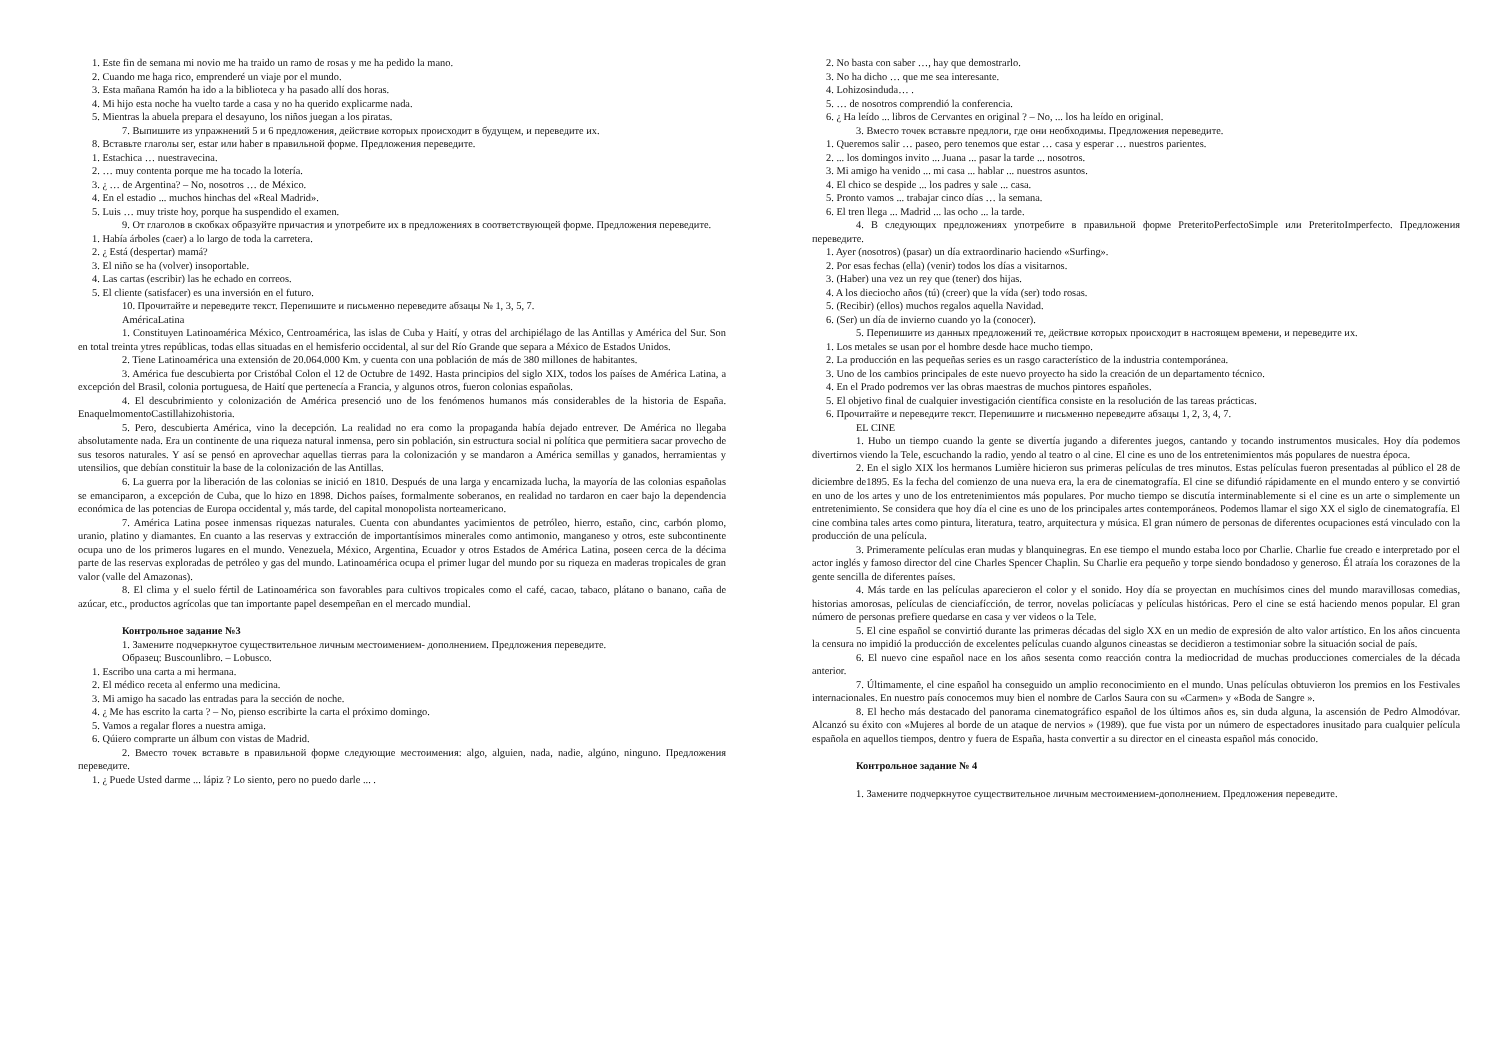1. Este fin de semana mi novio me ha traido un ramo de rosas y me ha pedido la mano.
2. Cuando me haga rico, emprenderé un viaje por el mundo.
3. Esta mañana Ramón ha ido a la biblioteca y ha pasado allí dos horas.
4. Mi hijo esta noche ha vuelto tarde a casa y no ha querido explicarme nada.
5. Mientras la abuela prepara el desayuno, los niños juegan a los piratas.
7. Выпишите из упражнений 5 и 6 предложения, действие которых происходит в будущем, и переведите их.
8. Вставьте глаголы ser, estar или haber в правильной форме. Предложения переведите.
1. Estachica … nuestravecina.
2. … muy contenta porque me ha tocado la lotería.
3. ¿ … de Argentina? – No, nosotros … de México.
4. En el estadio ... muchos hinchas del «Real Madrid».
5. Luis … muy triste hoy, porque ha suspendido el examen.
9. От глаголов в скобках образуйте причастия и употребите их в предложениях в соответствующей форме. Предложения переведите.
1. Había árboles (caer) a lo largo de toda la carretera.
2. ¿ Está (despertar) mamá?
3. El niño se ha (volver) insoportable.
4. Las cartas (escribir) las he echado en correos.
5. El cliente (satisfacer) es una inversión en el futuro.
10. Прочитайте и переведите текст. Перепишите и письменно переведите абзацы № 1, 3, 5, 7.
AméricaLatina
1. Constituyen Latinoamérica México, Centroamérica, las islas de Cuba y Haití, y otras del archipiélago de las Antillas y América del Sur. Son en total treinta ytres repúblicas, todas ellas situadas en el hemisferio occidental, al sur del Río Grande que separa a México de Estados Unidos.
2. Tiene Latinoamérica una extensión de 20.064.000 Km. y cuenta con una población de más de 380 millones de habitantes.
3. América fue descubierta por Cristóbal Colon el 12 de Octubre de 1492. Hasta principios del siglo XIX, todos los países de América Latina, a excepción del Brasil, colonia portuguesa, de Haití que pertenecía a Francia, y algunos otros, fueron colonias españolas.
4. El descubrimiento y colonización de América presenció uno de los fenómenos humanos más considerables de la historia de España. EnaquelmomentoCastillahizohistoria.
5. Pero, descubierta América, vino la decepción. La realidad no era como la propaganda había dejado entrever. De América no llegaba absolutamente nada. Era un continente de una riqueza natural inmensa, pero sin población, sin estructura social ni política que permitiera sacar provecho de sus tesoros naturales. Y así se pensó en aprovechar aquellas tierras para la colonización y se mandaron a América semillas y ganados, herramientas y utensilios, que debían constituir la base de la colonización de las Antillas.
6. La guerra por la liberación de las colonias se inició en 1810. Después de una larga y encarnizada lucha, la mayoría de las colonias españolas se emanciparon, a excepción de Cuba, que lo hizo en 1898. Dichos países, formalmente soberanos, en realidad no tardaron en caer bajo la dependencia económica de las potencias de Europa occidental y, más tarde, del capital monopolista norteamericano.
7. América Latina posee inmensas riquezas naturales. Cuenta con abundantes yacimientos de petróleo, hierro, estaño, cinc, carbón plomo, uranio, platino y diamantes. En cuanto a las reservas y extracción de importantísimos minerales como antimonio, manganeso y otros, este subcontinente ocupa uno de los primeros lugares en el mundo. Venezuela, México, Argentina, Ecuador y otros Estados de América Latina, poseen cerca de la décima parte de las reservas exploradas de petróleo y gas del mundo. Latinoamérica ocupa el primer lugar del mundo por su riqueza en maderas tropicales de gran valor (valle del Amazonas).
8. El clima y el suelo fértil de Latinoamérica son favorables para cultivos tropicales como el café, cacao, tabaco, plátano o banano, caña de azúcar, etc., productos agrícolas que tan importante papel desempeñan en el mercado mundial.
Контрольное задание №3
1. Замените подчеркнутое существительное личным местоимением- дополнением. Предложения переведите.
Образец: Buscounlibro. – Lobusco.
1. Escribo una carta a mi hermana.
2. El médico receta al enfermo una medicina.
3. Mi amigo ha sacado las entradas para la sección de noche.
4. ¿ Me has escrito la carta ? – No, pienso escribirte la carta el próximo domingo.
5. Vamos a regalar flores a nuestra amiga.
6. Qúiero comprarte un álbum con vistas de Madrid.
2. Вместо точек вставьте в правильной форме следующие местоимения: algo, alguien, nada, nadie, algúno, ninguno. Предложения переведите.
1. ¿ Puede Usted darme ... lápiz ? Lo siento, pero no puedo darle ... .
2. No basta con saber …, hay que demostrarlo.
3. No ha dicho … que me sea interesante.
4. Lohizosinduda… .
5. … de nosotros comprendió la conferencia.
6. ¿ Ha leído ... libros de Cervantes en original ? – No, ... los ha leído en original.
3. Вместо точек вставьте предлоги, где они необходимы. Предложения переведите.
1. Queremos salir … paseo, pero tenemos que estar … casa y esperar … nuestros parientes.
2. ... los domingos invito ... Juana ... pasar la tarde ... nosotros.
3. Mi amigo ha venido ... mi casa ... hablar ... nuestros asuntos.
4. El chico se despide ... los padres y sale ... casa.
5. Pronto vamos ... trabajar cinco días … la semana.
6. El tren llega ... Madrid ... las ocho ... la tarde.
4. В следующих предложениях употребите в правильной форме PreteritoPerfectoSimple или PreteritoImperfecto. Предложения переведите.
1. Ayer (nosotros) (pasar) un día extraordinario haciendo «Surfing».
2. Por esas fechas (ella) (venir) todos los días a visitarnos.
3. (Haber) una vez un rey que (tener) dos hijas.
4. A los dieciocho años (tú) (creer) que la vída (ser) todo rosas.
5. (Recibir) (ellos) muchos regalos aquella Navidad.
6. (Ser) un día de invierno cuando yo la (conocer).
5. Перепишите из данных предложений те, действие которых происходит в настоящем времени, и переведите их.
1. Los metales se usan por el hombre desde hace mucho tiempo.
2. La producción en las pequeñas series es un rasgo característico de la industria contemporánea.
3. Uno de los cambios principales de este nuevo proyecto ha sido la creación de un departamento técnico.
4. En el Prado podremos ver las obras maestras de muchos pintores españoles.
5. El objetivo final de cualquier investigación científica consiste en la resolución de las tareas prácticas.
6. Прочитайте и переведите текст. Перепишите и письменно переведите абзацы 1, 2, 3, 4, 7.
EL CINE
1. Hubo un tiempo cuando la gente se divertía jugando a diferentes juegos, cantando y tocando instrumentos musicales. Hoy día podemos divertirnos viendo la Tele, escuchando la radio, yendo al teatro o al cine. El cine es uno de los entretenimientos más populares de nuestra época.
2. En el siglo XIX los hermanos Lumière hicieron sus primeras películas de tres minutos. Estas películas fueron presentadas al público el 28 de diciembre de1895. Es la fecha del comienzo de una nueva era, la era de cinematografía. El cine se difundió rápidamente en el mundo entero y se convirtió en uno de los artes y uno de los entretenimientos más populares. Por mucho tiempo se discutía interminablemente si el cine es un arte o simplemente un entretenimiento. Se considera que hoy día el cine es uno de los principales artes contemporáneos. Podemos llamar el sigo XX el siglo de cinematografía. El cine combina tales artes como pintura, literatura, teatro, arquitectura y música. El gran número de personas de diferentes ocupaciones está vinculado con la producción de una película.
3. Primeramente películas eran mudas y blanquinegras. En ese tiempo el mundo estaba loco por Charlie. Charlie fue creado e interpretado por el actor inglés y famoso director del cine Charles Spencer Chaplin. Su Charlie era pequeño y torpe siendo bondadoso y generoso. Él atraía los corazones de la gente sencilla de diferentes países.
4. Más tarde en las películas aparecieron el color y el sonido. Hoy día se proyectan en muchísimos cines del mundo maravillosas comedias, historias amorosas, películas de cienciafícción, de terror, novelas policíacas y películas históricas. Pero el cine se está haciendo menos popular. El gran número de personas prefiere quedarse en casa y ver videos o la Tele.
5. El cine español se convirtió durante las primeras décadas del siglo XX en un medio de expresión de alto valor artístico. En los años cincuenta la censura no impidió la producción de excelentes películas cuando algunos cineastas se decidieron a testimoniar sobre la situación social de país.
6. El nuevo cine español nace en los años sesenta como reacción contra la mediocridad de muchas producciones comerciales de la década anterior.
7. Últimamente, el cine español ha conseguido un amplio reconocimiento en el mundo. Unas películas obtuvieron los premios en los Festivales internacionales. En nuestro país conocemos muy bien el nombre de Carlos Saura con su «Carmen» y «Boda de Sangre ».
8. El hecho más destacado del panorama cinematográfico español de los últimos años es, sin duda alguna, la ascensión de Pedro Almodóvar. Alcanzó su éxito con «Mujeres al borde de un ataque de nervios » (1989). que fue vista por un número de espectadores inusitado para cualquier película española en aquellos tiempos, dentro y fuera de España, hasta convertir a su director en el cineasta español más conocido.
Контрольное задание № 4
1. Замените подчеркнутое существительное личным местоимением-дополнением. Предложения переведите.